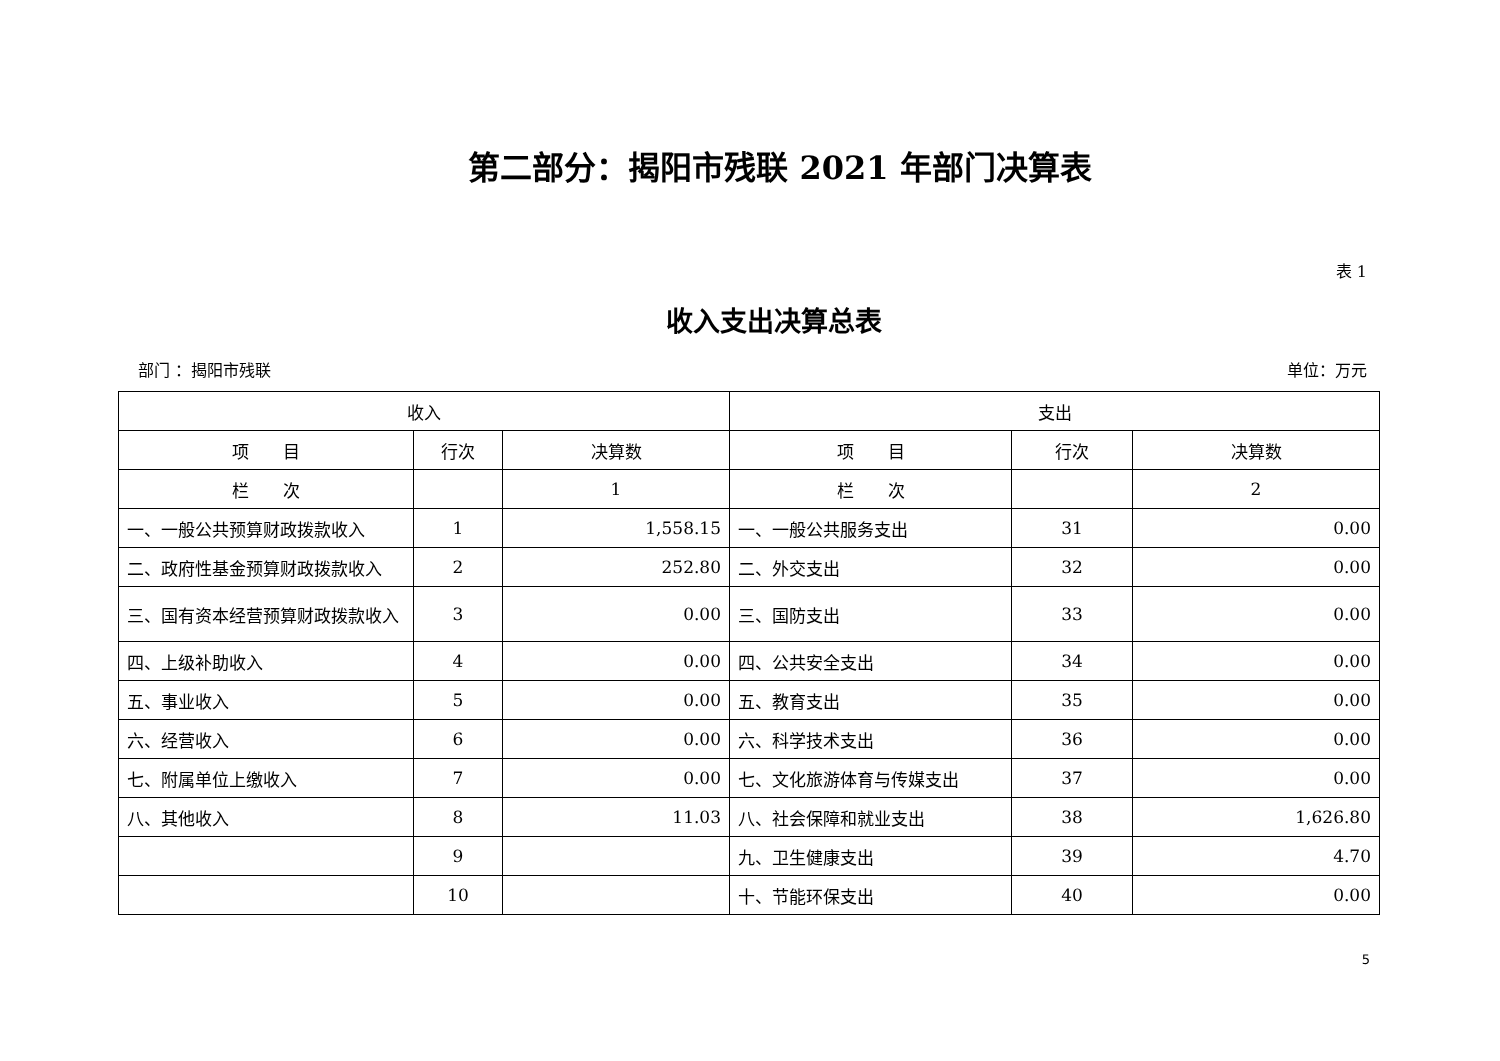第二部分：揭阳市残联 2021 年部门决算表
表 1
收入支出决算总表
部门 ：揭阳市残联 单位：万元
| 收入 | | | 支出 | | |
| --- | --- | --- | --- | --- | --- |
| 项 目 | 行次 | 决算数 | 项 目 | 行次 | 决算数 |
| 栏 次 | | 1 | 栏 次 | | 2 |
| 一、一般公共预算财政拨款收入 | 1 | 1,558.15 | 一、一般公共服务支出 | 31 | 0.00 |
| 二、政府性基金预算财政拨款收入 | 2 | 252.80 | 二、外交支出 | 32 | 0.00 |
| 三、国有资本经营预算财政拨款收入 | 3 | 0.00 | 三、国防支出 | 33 | 0.00 |
| 四、上级补助收入 | 4 | 0.00 | 四、公共安全支出 | 34 | 0.00 |
| 五、事业收入 | 5 | 0.00 | 五、教育支出 | 35 | 0.00 |
| 六、经营收入 | 6 | 0.00 | 六、科学技术支出 | 36 | 0.00 |
| 七、附属单位上缴收入 | 7 | 0.00 | 七、文化旅游体育与传媒支出 | 37 | 0.00 |
| 八、其他收入 | 8 | 11.03 | 八、社会保障和就业支出 | 38 | 1,626.80 |
| | 9 | | 九、卫生健康支出 | 39 | 4.70 |
| | 10 | | 十、节能环保支出 | 40 | 0.00 |
5